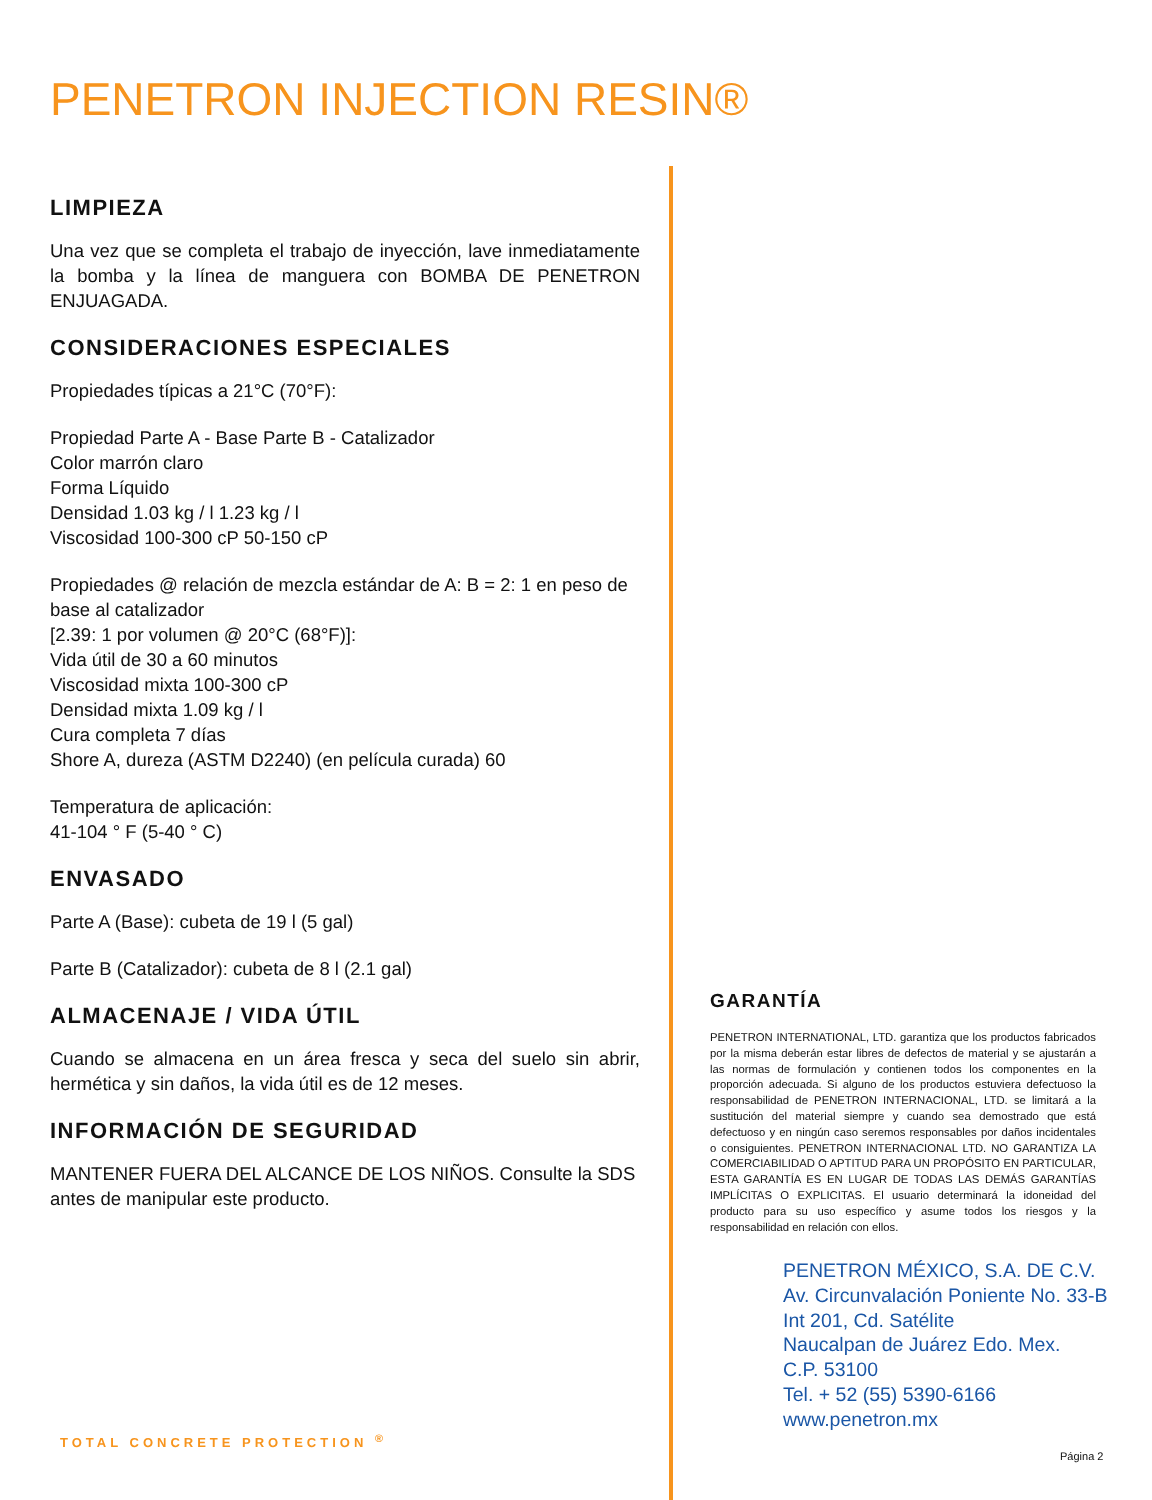PENETRON INJECTION RESIN®
LIMPIEZA
Una vez que se completa el trabajo de inyección, lave inmediatamente la bomba y la línea de manguera con BOMBA DE PENETRON ENJUAGADA.
CONSIDERACIONES ESPECIALES
Propiedades típicas a 21°C (70°F):
Propiedad Parte A - Base Parte B - Catalizador
Color marrón claro
Forma Líquido
Densidad 1.03 kg / l 1.23 kg / l
Viscosidad 100-300 cP 50-150 cP
Propiedades @ relación de mezcla estándar de A: B = 2: 1 en peso de base al catalizador
[2.39: 1 por volumen @ 20°C (68°F)]:
Vida útil de 30 a 60 minutos
Viscosidad mixta 100-300 cP
Densidad mixta 1.09 kg / l
Cura completa 7 días
Shore A, dureza (ASTM D2240) (en película curada) 60
Temperatura de aplicación:
41-104 ° F (5-40 ° C)
ENVASADO
Parte A (Base): cubeta de 19 l (5 gal)
Parte B (Catalizador): cubeta de 8 l (2.1 gal)
ALMACENAJE / VIDA ÚTIL
Cuando se almacena en un área fresca y seca del suelo sin abrir, hermética y sin daños, la vida útil es de 12 meses.
INFORMACIÓN DE SEGURIDAD
MANTENER FUERA DEL ALCANCE DE LOS NIÑOS. Consulte la SDS antes de manipular este producto.
GARANTÍA
PENETRON INTERNATIONAL, LTD. garantiza que los productos fabricados por la misma deberán estar libres de defectos de material y se ajustarán a las normas de formulación y contienen todos los componentes en la proporción adecuada. Si alguno de los productos estuviera defectuoso la responsabilidad de PENETRON INTERNACIONAL, LTD. se limitará a la sustitución del material siempre y cuando sea demostrado que está defectuoso y en ningún caso seremos responsables por daños incidentales o consiguientes. PENETRON INTERNACIONAL LTD. NO GARANTIZA LA COMERCIABILIDAD O APTITUD PARA UN PROPÓSITO EN PARTICULAR, ESTA GARANTÍA ES EN LUGAR DE TODAS LAS DEMÁS GARANTÍAS IMPLÍCITAS O EXPLICITAS. El usuario determinará la idoneidad del producto para su uso específico y asume todos los riesgos y la responsabilidad en relación con ellos.
PENETRON MÉXICO, S.A. DE C.V.
Av. Circunvalación Poniente No. 33-B
Int 201, Cd. Satélite
Naucalpan de Juárez Edo. Mex.
C.P. 53100
Tel. + 52 (55) 5390-6166
www.penetron.mx
TOTAL CONCRETE PROTECTION <sup>®</sup>
Página 2